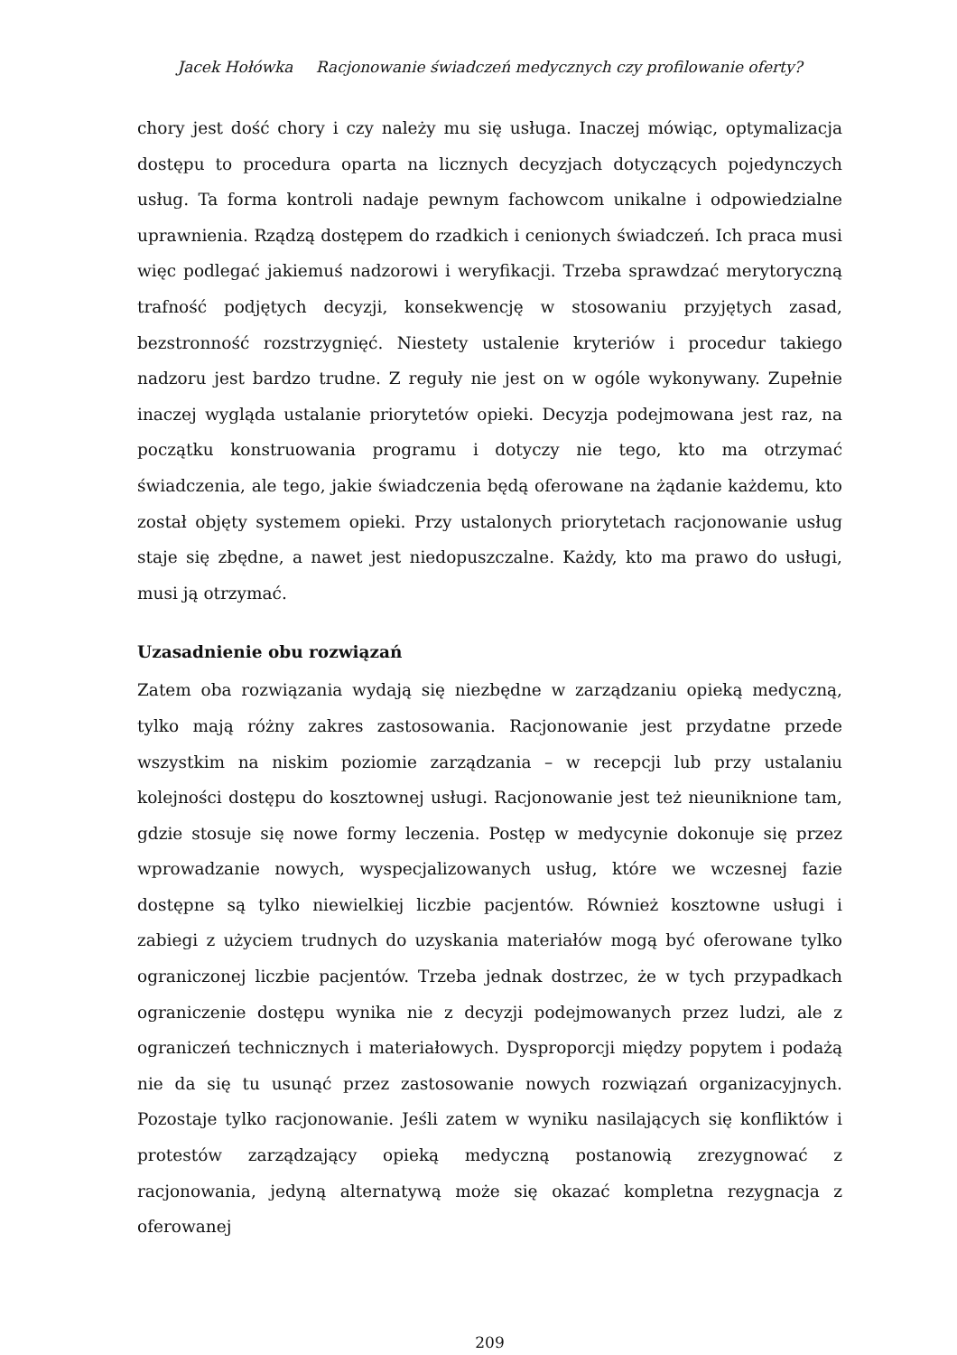Jacek Hołówka Racjonowanie świadczeń medycznych czy profilowanie oferty?
chory jest dość chory i czy należy mu się usługa. Inaczej mówiąc, optymalizacja dostępu to procedura oparta na licznych decyzjach dotyczących pojedynczych usług. Ta forma kontroli nadaje pewnym fachowcom unikalne i odpowiedzialne uprawnienia. Rządzą dostępem do rzadkich i cenionych świadczeń. Ich praca musi więc podlegać jakiemuś nadzorowi i weryfikacji. Trzeba sprawdzać merytoryczną trafność podjętych decyzji, konsekwencję w stosowaniu przyjętych zasad, bezstronność rozstrzygnięć. Niestety ustalenie kryteriów i procedur takiego nadzoru jest bardzo trudne. Z reguły nie jest on w ogóle wykonywany. Zupełnie inaczej wygląda ustalanie priorytetów opieki. Decyzja podejmowana jest raz, na początku konstruowania programu i dotyczy nie tego, kto ma otrzymać świadczenia, ale tego, jakie świadczenia będą oferowane na żądanie każdemu, kto został objęty systemem opieki. Przy ustalonych priorytetach racjonowanie usług staje się zbędne, a nawet jest niedopuszczalne. Każdy, kto ma prawo do usługi, musi ją otrzymać.
Uzasadnienie obu rozwiązań
Zatem oba rozwiązania wydają się niezbędne w zarządzaniu opieką medyczną, tylko mają różny zakres zastosowania. Racjonowanie jest przydatne przede wszystkim na niskim poziomie zarządzania – w recepcji lub przy ustalaniu kolejności dostępu do kosztownej usługi. Racjonowanie jest też nieuniknione tam, gdzie stosuje się nowe formy leczenia. Postęp w medycynie dokonuje się przez wprowadzanie nowych, wyspecjalizowanych usług, które we wczesnej fazie dostępne są tylko niewielkiej liczbie pacjentów. Również kosztowne usługi i zabiegi z użyciem trudnych do uzyskania materiałów mogą być oferowane tylko ograniczonej liczbie pacjentów. Trzeba jednak dostrzec, że w tych przypadkach ograniczenie dostępu wynika nie z decyzji podejmowanych przez ludzi, ale z ograniczeń technicznych i materiałowych. Dysproporcji między popytem i podażą nie da się tu usunąć przez zastosowanie nowych rozwiązań organizacyjnych. Pozostaje tylko racjonowanie. Jeśli zatem w wyniku nasilających się konfliktów i protestów zarządzający opieką medyczną postanowią zrezygnować z racjonowania, jedyną alternatywą może się okazać kompletna rezygnacja z oferowanej
209